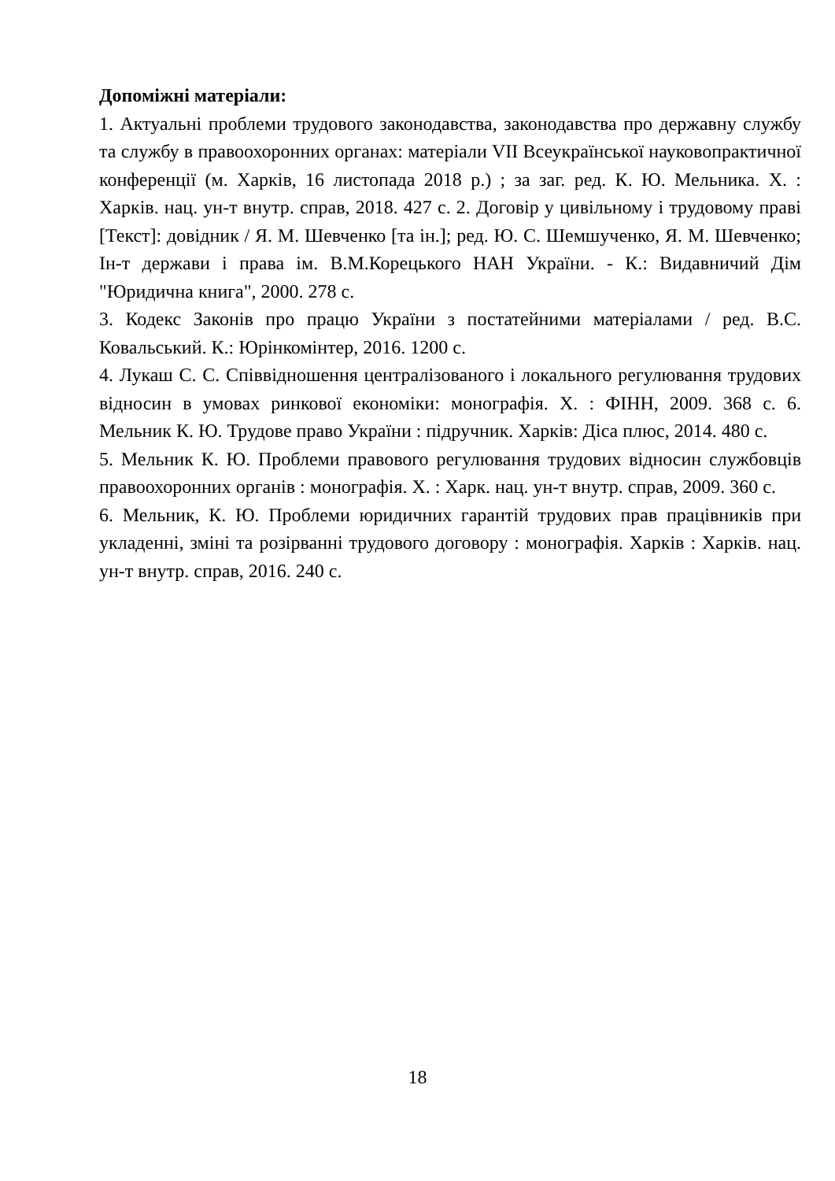Допоміжні матеріали:
1. Актуальні проблеми трудового законодавства, законодавства про державну службу та службу в правоохоронних органах: матеріали VII Всеукраїнської науковопрактичної конференції (м. Харків, 16 листопада 2018 р.) ; за заг. ред. К. Ю. Мельника. Х. : Харків. нац. ун-т внутр. справ, 2018. 427 с. 2. Договір у цивільному і трудовому праві [Текст]: довідник / Я. М. Шевченко [та ін.]; ред. Ю. С. Шемшученко, Я. М. Шевченко; Ін-т держави і права ім. В.М.Корецького НАН України. - К.: Видавничий Дім "Юридична книга", 2000. 278 с.
3. Кодекс Законів про працю України з постатейними матеріалами / ред. В.С. Ковальський. К.: Юрінкомінтер, 2016. 1200 с.
4. Лукаш С. С. Співвідношення централізованого і локального регулювання трудових відносин в умовах ринкової економіки: монографія. Х. : ФІНН, 2009. 368 с. 6. Мельник К. Ю. Трудове право України : підручник. Харків: Діса плюс, 2014. 480 с.
5. Мельник К. Ю. Проблеми правового регулювання трудових відносин службовців правоохоронних органів : монографія. Х. : Харк. нац. ун-т внутр. справ, 2009. 360 с.
6. Мельник, К. Ю. Проблеми юридичних гарантій трудових прав працівників при укладенні, зміні та розірванні трудового договору : монографія. Харків : Харків. нац. ун-т внутр. справ, 2016. 240 с.
18